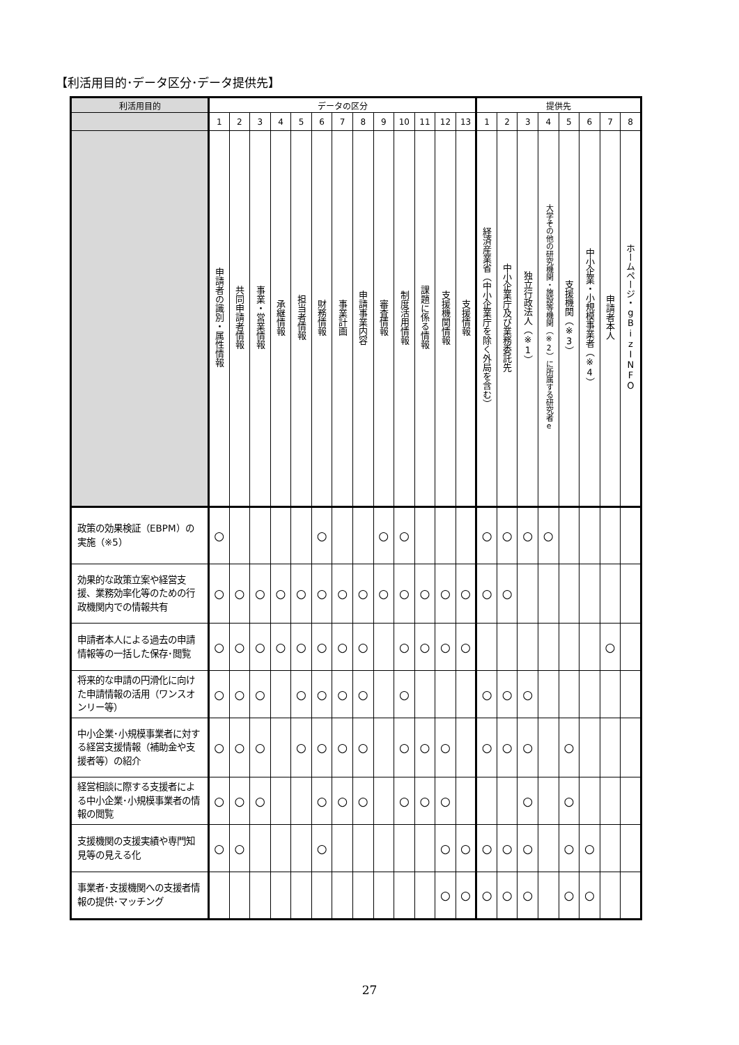【利活用目的･データ区分･データ提供先】
| 利活用目的 | データの区分 | | | | | | | | | | | | | 提供先 | | | | | | | |
| --- | --- | --- | --- | --- | --- | --- | --- | --- | --- | --- | --- | --- | --- | --- | --- | --- | --- | --- | --- | --- | --- |
| | 1 | 2 | 3 | 4 | 5 | 6 | 7 | 8 | 9 | 10 | 11 | 12 | 13 | 1 | 2 | 3 | 4 | 5 | 6 | 7 | 8 |
| | 申請者の識別・属性情報 | 共同申請者情報 | 事業・営業情報 | 承継情報 | 担当者情報 | 財務情報 | 事業計画 | 申請事業内容 | 審査情報 | 制度活用情報 | 課題に係る情報 | 支援機関情報 | 支援情報 | 経済産業省（中小企業庁を除く外局を含む） | 中小企業庁及び業務委託先 | 独立行政法人（※1） | 大学その他の研究機関・施設等機関（※2）に所属する研究者e | 支援機関（※3） | 中小企業・小規模事業者（※4） | 申請者本人 | ホームページ・gBizINFO |
| 政策の効果検証（EBPM）の実施（※5） | ○ | | | | | ○ | | | ○ | ○ | | | | ○ | ○ | ○ | ○ | | | | |
| 効果的な政策立案や経営支援、業務効率化等のための行政機関内での情報共有 | ○ | ○ | ○ | ○ | ○ | ○ | ○ | ○ | ○ | ○ | ○ | ○ | ○ | ○ | ○ | | | | | | |
| 申請者本人による過去の申請情報等の一括した保存･閲覧 | ○ | ○ | ○ | ○ | ○ | ○ | ○ | ○ | | ○ | ○ | ○ | ○ | | | | | | | ○ | |
| 将来的な申請の円滑化に向けた申請情報の活用（ワンスオンリー等） | ○ | ○ | ○ | | ○ | ○ | ○ | ○ | | ○ | | | | ○ | ○ | ○ | | | | | |
| 中小企業･小規模事業者に対する経営支援情報（補助金や支援者等）の紹介 | ○ | ○ | ○ | | ○ | ○ | ○ | ○ | | ○ | ○ | ○ | | ○ | ○ | ○ | | ○ | | | |
| 経営相談に際する支援者による中小企業･小規模事業者の情報の閲覧 | ○ | ○ | ○ | | | ○ | ○ | ○ | | ○ | ○ | ○ | | | | ○ | | ○ | | | |
| 支援機関の支援実績や専門知見等の見える化 | ○ | ○ | | | | ○ | | | | | | ○ | ○ | ○ | ○ | ○ | | ○ | ○ | | |
| 事業者･支援機関への支援者情報の提供･マッチング | | | | | | | | | | | | ○ | ○ | ○ | ○ | ○ | | ○ | ○ | | |
27